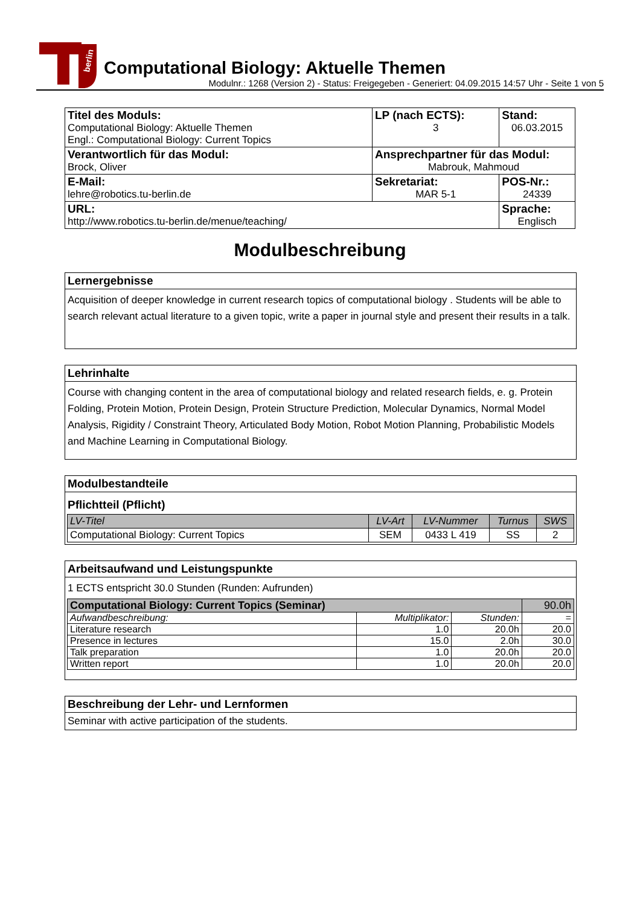berlin
Computational Biology: Aktuelle Themen
Modulnr.: 1268 (Version 2) - Status: Freigegeben - Generiert: 04.09.2015 14:57 Uhr - Seite 1 von 5
| Titel des Moduls: Computational Biology: Aktuelle Themen Engl.: Computational Biology: Current Topics | LP (nach ECTS): 3 | Stand: 06.03.2015 |
| Verantwortlich für das Modul: Brock, Oliver | Ansprechpartner für das Modul: Mabrouk, Mahmoud | |
| E-Mail: lehre@robotics.tu-berlin.de | Sekretariat: MAR 5-1 | POS-Nr.: 24339 |
| URL: http://www.robotics.tu-berlin.de/menue/teaching/ | | Sprache: Englisch |
Modulbeschreibung
Lernergebnisse
Acquisition of deeper knowledge in current research topics of computational biology . Students will be able to search relevant actual literature to a given topic, write a paper in journal style and present their results in a talk.
Lehrinhalte
Course with changing content in the area of computational biology and related research fields, e. g. Protein Folding, Protein Motion, Protein Design, Protein Structure Prediction, Molecular Dynamics, Normal Model Analysis, Rigidity / Constraint Theory, Articulated Body Motion, Robot Motion Planning, Probabilistic Models and Machine Learning in Computational Biology.
Modulbestandteile
Pflichtteil (Pflicht)
| LV-Titel | LV-Art | LV-Nummer | Turnus | SWS |
| --- | --- | --- | --- | --- |
| Computational Biology: Current Topics | SEM | 0433 L 419 | SS | 2 |
Arbeitsaufwand und Leistungspunkte
1 ECTS entspricht 30.0 Stunden (Runden: Aufrunden)
| Computational Biology: Current Topics (Seminar) | | | 90.0h |
| Aufwandbeschreibung: | Multiplikator: | Stunden: | = |
| Literature research | 1.0 | 20.0h | 20.0 |
| Presence in lectures | 15.0 | 2.0h | 30.0 |
| Talk preparation | 1.0 | 20.0h | 20.0 |
| Written report | 1.0 | 20.0h | 20.0 |
Beschreibung der Lehr- und Lernformen
Seminar with active participation of the students.